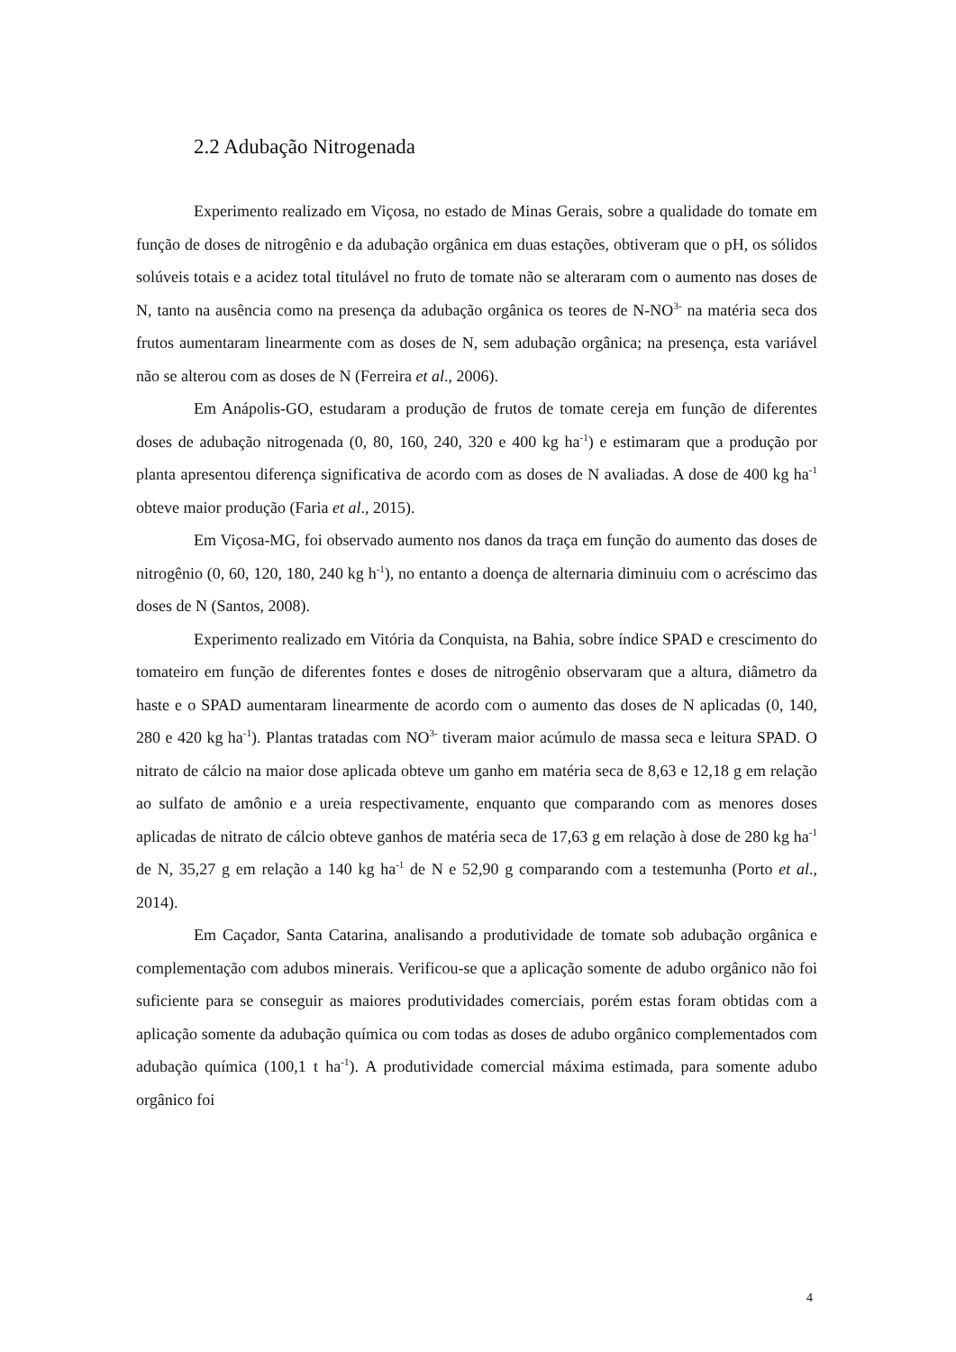2.2 Adubação Nitrogenada
Experimento realizado em Viçosa, no estado de Minas Gerais, sobre a qualidade do tomate em função de doses de nitrogênio e da adubação orgânica em duas estações, obtiveram que o pH, os sólidos solúveis totais e a acidez total titulável no fruto de tomate não se alteraram com o aumento nas doses de N, tanto na ausência como na presença da adubação orgânica os teores de N-NO<sup>3-</sup> na matéria seca dos frutos aumentaram linearmente com as doses de N, sem adubação orgânica; na presença, esta variável não se alterou com as doses de N (Ferreira et al., 2006).
Em Anápolis-GO, estudaram a produção de frutos de tomate cereja em função de diferentes doses de adubação nitrogenada (0, 80, 160, 240, 320 e 400 kg ha<sup>-1</sup>) e estimaram que a produção por planta apresentou diferença significativa de acordo com as doses de N avaliadas. A dose de 400 kg ha<sup>-1</sup> obteve maior produção (Faria et al., 2015).
Em Viçosa-MG, foi observado aumento nos danos da traça em função do aumento das doses de nitrogênio (0, 60, 120, 180, 240 kg h<sup>-1</sup>), no entanto a doença de alternaria diminuiu com o acréscimo das doses de N (Santos, 2008).
Experimento realizado em Vitória da Conquista, na Bahia, sobre índice SPAD e crescimento do tomateiro em função de diferentes fontes e doses de nitrogênio observaram que a altura, diâmetro da haste e o SPAD aumentaram linearmente de acordo com o aumento das doses de N aplicadas (0, 140, 280 e 420 kg ha<sup>-1</sup>). Plantas tratadas com NO<sup>3-</sup> tiveram maior acúmulo de massa seca e leitura SPAD. O nitrato de cálcio na maior dose aplicada obteve um ganho em matéria seca de 8,63 e 12,18 g em relação ao sulfato de amônio e a ureia respectivamente, enquanto que comparando com as menores doses aplicadas de nitrato de cálcio obteve ganhos de matéria seca de 17,63 g em relação à dose de 280 kg ha<sup>-1</sup> de N, 35,27 g em relação a 140 kg ha<sup>-1</sup> de N e 52,90 g comparando com a testemunha (Porto et al., 2014).
Em Caçador, Santa Catarina, analisando a produtividade de tomate sob adubação orgânica e complementação com adubos minerais. Verificou-se que a aplicação somente de adubo orgânico não foi suficiente para se conseguir as maiores produtividades comerciais, porém estas foram obtidas com a aplicação somente da adubação química ou com todas as doses de adubo orgânico complementados com adubação química (100,1 t ha<sup>-1</sup>). A produtividade comercial máxima estimada, para somente adubo orgânico foi
4